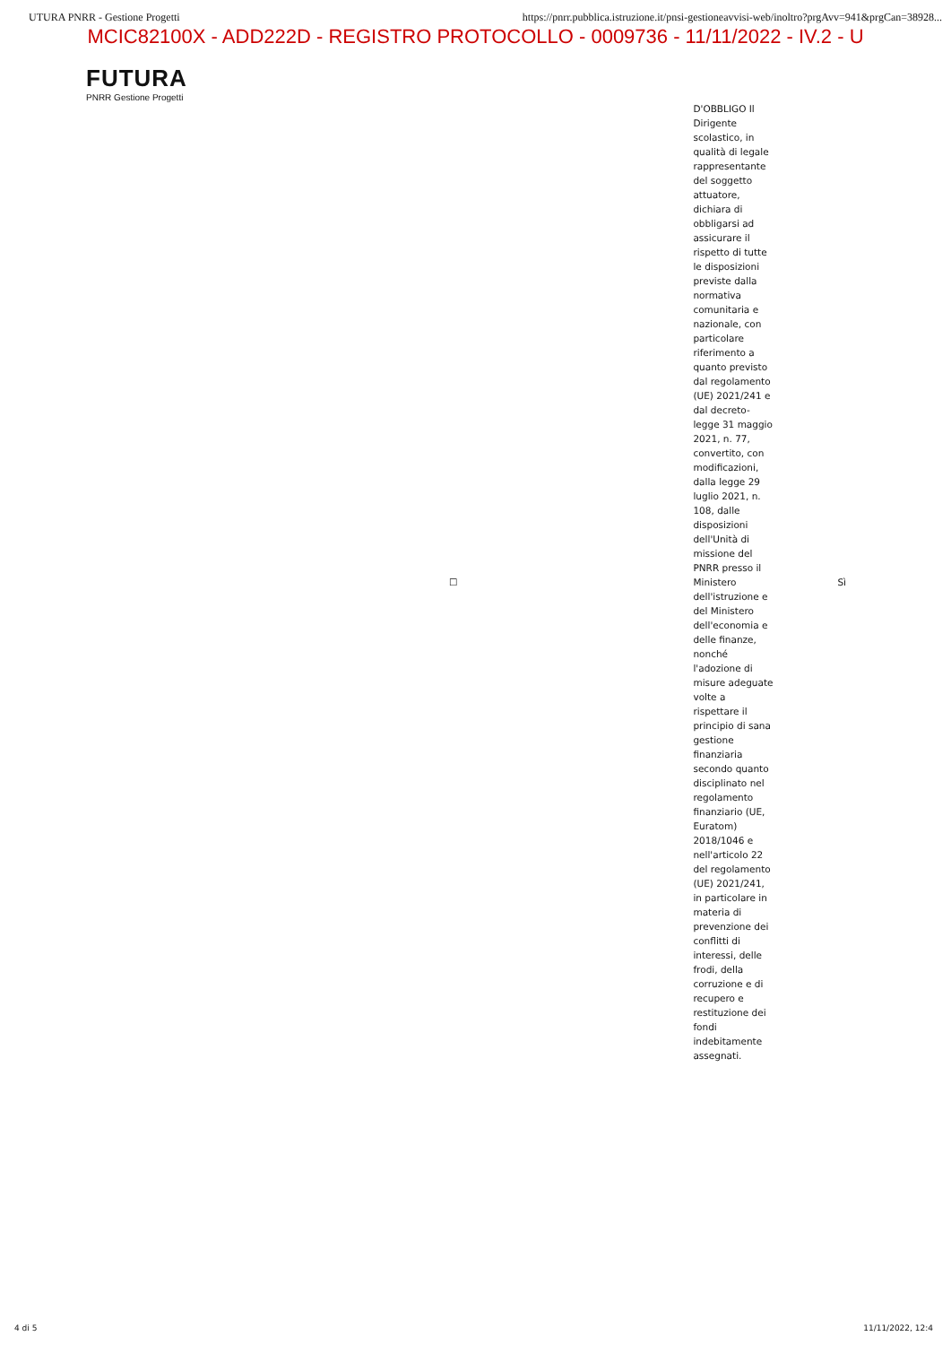UTURA PNRR - Gestione Progetti https://pnrr.pubblica.istruzione.it/pnsi-gestioneavvisi-web/inoltro?prgAvv=941&prgCan=38928...
MCIC82100X - ADD222D - REGISTRO PROTOCOLLO - 0009736 - 11/11/2022 - IV.2 - U
FUTURA
PNRR Gestione Progetti
| ☐ | D'OBBLIGO Il Dirigente scolastico, in qualità di legale rappresentante del soggetto attuatore, dichiara di obbligarsi ad assicurare il rispetto di tutte le disposizioni previste dalla normativa comunitaria e nazionale, con particolare riferimento a quanto previsto dal regolamento (UE) 2021/241 e dal decreto-legge 31 maggio 2021, n. 77, convertito, con modificazioni, dalla legge 29 luglio 2021, n. 108, dalle disposizioni dell'Unità di missione del PNRR presso il Ministero dell'istruzione e del Ministero dell'economia e delle finanze, nonché l'adozione di misure adeguate volte a rispettare il principio di sana gestione finanziaria secondo quanto disciplinato nel regolamento finanziario (UE, Euratom) 2018/1046 e nell'articolo 22 del regolamento (UE) 2021/241, in particolare in materia di prevenzione dei conflitti di interessi, delle frodi, della corruzione e di recupero e restituzione dei fondi indebitamente assegnati. | Sì |
4 di 5 11/11/2022, 12:4